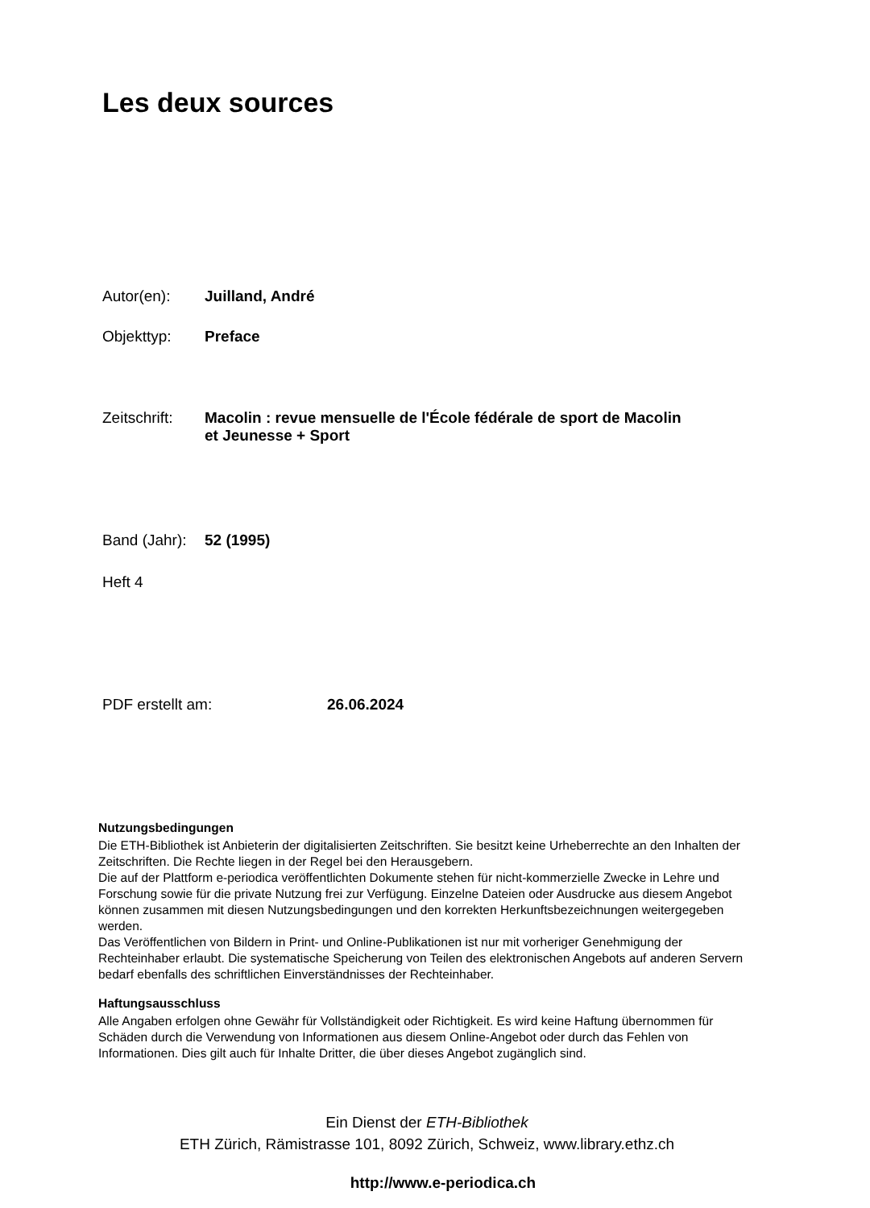Les deux sources
Autor(en): Juilland, André
Objekttyp: Preface
Zeitschrift: Macolin : revue mensuelle de l'École fédérale de sport de Macolin
et Jeunesse + Sport
Band (Jahr): 52 (1995)
Heft 4
PDF erstellt am: 26.06.2024
Nutzungsbedingungen
Die ETH-Bibliothek ist Anbieterin der digitalisierten Zeitschriften. Sie besitzt keine Urheberrechte an den Inhalten der Zeitschriften. Die Rechte liegen in der Regel bei den Herausgebern.
Die auf der Plattform e-periodica veröffentlichten Dokumente stehen für nicht-kommerzielle Zwecke in Lehre und Forschung sowie für die private Nutzung frei zur Verfügung. Einzelne Dateien oder Ausdrucke aus diesem Angebot können zusammen mit diesen Nutzungsbedingungen und den korrekten Herkunftsbezeichnungen weitergegeben werden.
Das Veröffentlichen von Bildern in Print- und Online-Publikationen ist nur mit vorheriger Genehmigung der Rechteinhaber erlaubt. Die systematische Speicherung von Teilen des elektronischen Angebots auf anderen Servern bedarf ebenfalls des schriftlichen Einverständnisses der Rechteinhaber.
Haftungsausschluss
Alle Angaben erfolgen ohne Gewähr für Vollständigkeit oder Richtigkeit. Es wird keine Haftung übernommen für Schäden durch die Verwendung von Informationen aus diesem Online-Angebot oder durch das Fehlen von Informationen. Dies gilt auch für Inhalte Dritter, die über dieses Angebot zugänglich sind.
Ein Dienst der ETH-Bibliothek
ETH Zürich, Rämistrasse 101, 8092 Zürich, Schweiz, www.library.ethz.ch
http://www.e-periodica.ch